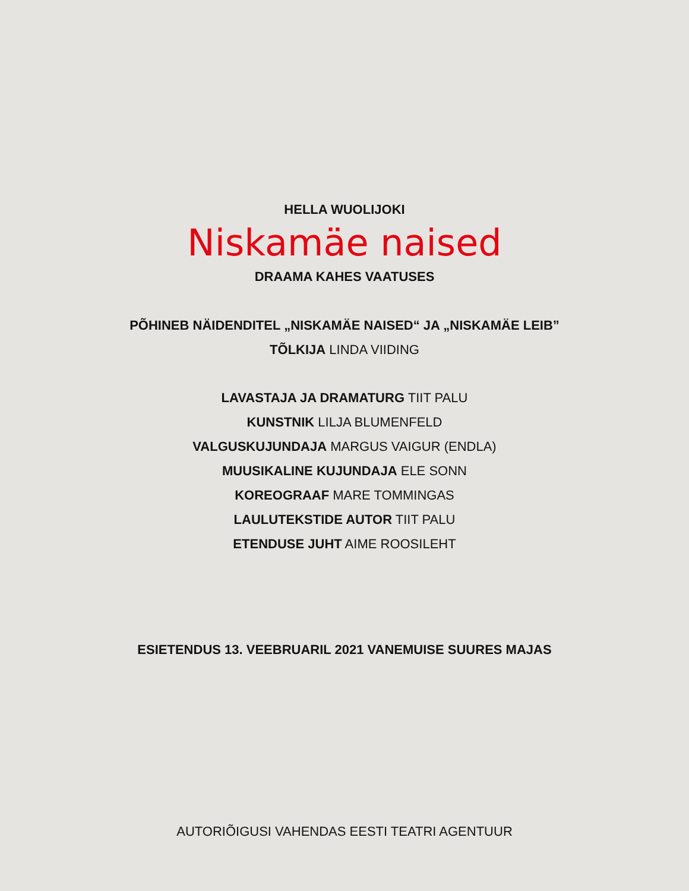HELLA WUOLIJOKI
Niskamäe naised
DRAAMA KAHES VAATUSES
PÕHINEB NÄIDENDITEL „NISKAMÄE NAISED“ JA „NISKAMÄE LEIB”
TÕLKIJA LINDA VIIDING
LAVASTAJA JA DRAMATURG TIIT PALU
KUNSTNIK LILJA BLUMENFELD
VALGUSKUJUNDAJA MARGUS VAIGUR (ENDLA)
MUUSIKALINE KUJUNDAJA ELE SONN
KOREOGRAAF MARE TOMMINGAS
LAULUTEKSTIDE AUTOR TIIT PALU
ETENDUSE JUHT AIME ROOSILEHT
ESIETENDUS 13. VEEBRUARIL 2021 VANEMUISE SUURES MAJAS
AUTORIÕIGUSI VAHENDAS EESTI TEATRI AGENTUUR